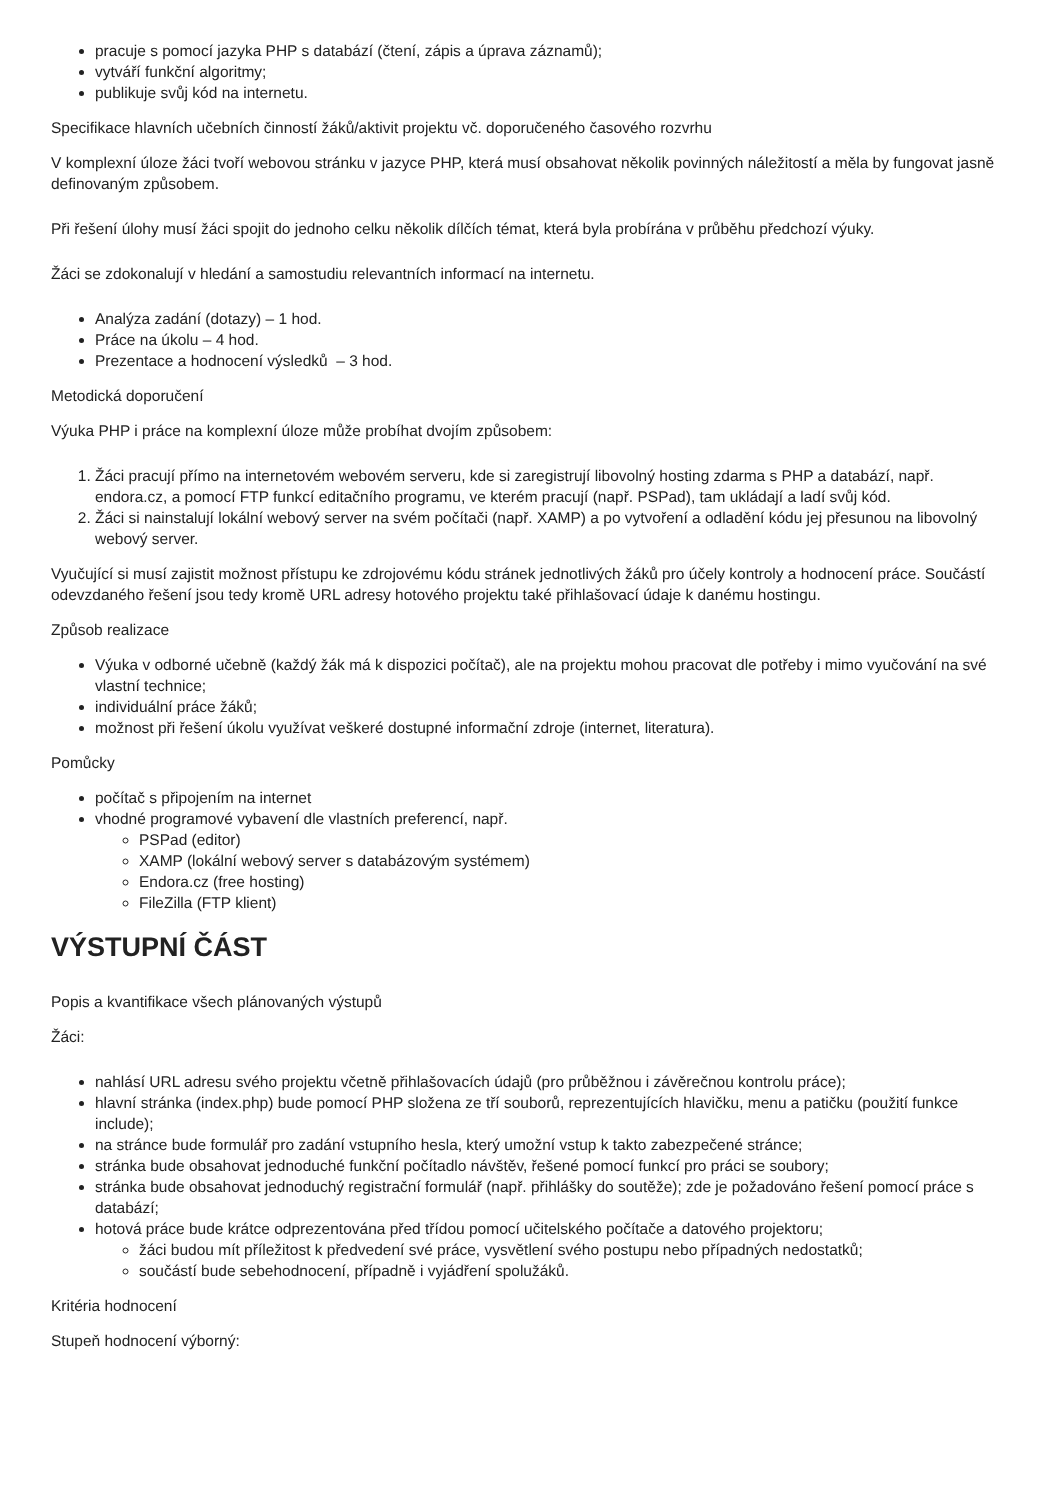pracuje s pomocí jazyka PHP s databází (čtení, zápis a úprava záznamů);
vytváří funkční algoritmy;
publikuje svůj kód na internetu.
Specifikace hlavních učebních činností žáků/aktivit projektu vč. doporučeného časového rozvrhu
V komplexní úloze žáci tvoří webovou stránku v jazyce PHP, která musí obsahovat několik povinných náležitostí a měla by fungovat jasně definovaným způsobem.
Při řešení úlohy musí žáci spojit do jednoho celku několik dílčích témat, která byla probírána v průběhu předchozí výuky.
Žáci se zdokonalují v hledání a samostudiu relevantních informací na internetu.
Analýza zadání (dotazy) – 1 hod.
Práce na úkolu – 4 hod.
Prezentace a hodnocení výsledků – 3 hod.
Metodická doporučení
Výuka PHP i práce na komplexní úloze může probíhat dvojím způsobem:
1. Žáci pracují přímo na internetovém webovém serveru, kde si zaregistrují libovolný hosting zdarma s PHP a databází, např. endora.cz, a pomocí FTP funkcí editačního programu, ve kterém pracují (např. PSPad), tam ukládají a ladí svůj kód.
2. Žáci si nainstalují lokální webový server na svém počítači (např. XAMP) a po vytvoření a odladění kódu jej přesunou na libovolný webový server.
Vyučující si musí zajistit možnost přístupu ke zdrojovému kódu stránek jednotlivých žáků pro účely kontroly a hodnocení práce. Součástí odevzdaného řešení jsou tedy kromě URL adresy hotového projektu také přihlašovací údaje k danému hostingu.
Způsob realizace
Výuka v odborné učebně (každý žák má k dispozici počítač), ale na projektu mohou pracovat dle potřeby i mimo vyučování na své vlastní technice;
individuální práce žáků;
možnost při řešení úkolu využívat veškeré dostupné informační zdroje (internet, literatura).
Pomůcky
počítač s připojením na internet
vhodné programové vybavení dle vlastních preferencí, např.
PSPad (editor)
XAMP (lokální webový server s databázovým systémem)
Endora.cz (free hosting)
FileZilla (FTP klient)
VÝSTUPNÍ ČÁST
Popis a kvantifikace všech plánovaných výstupů
Žáci:
nahlásí URL adresu svého projektu včetně přihlašovacích údajů (pro průběžnou i závěrečnou kontrolu práce);
hlavní stránka (index.php) bude pomocí PHP složena ze tří souborů, reprezentujících hlavičku, menu a patičku (použití funkce include);
na stránce bude formulář pro zadání vstupního hesla, který umožní vstup k takto zabezpečené stránce;
stránka bude obsahovat jednoduché funkční počítadlo návštěv, řešené pomocí funkcí pro práci se soubory;
stránka bude obsahovat jednoduchý registrační formulář (např. přihlášky do soutěže); zde je požadováno řešení pomocí práce s databází;
hotová práce bude krátce odprezentována před třídou pomocí učitelského počítače a datového projektoru;
žáci budou mít příležitost k předvedení své práce, vysvětlení svého postupu nebo případných nedostatků;
součástí bude sebehodnocení, případně i vyjádření spolužáků.
Kritéria hodnocení
Stupeň hodnocení výborný: